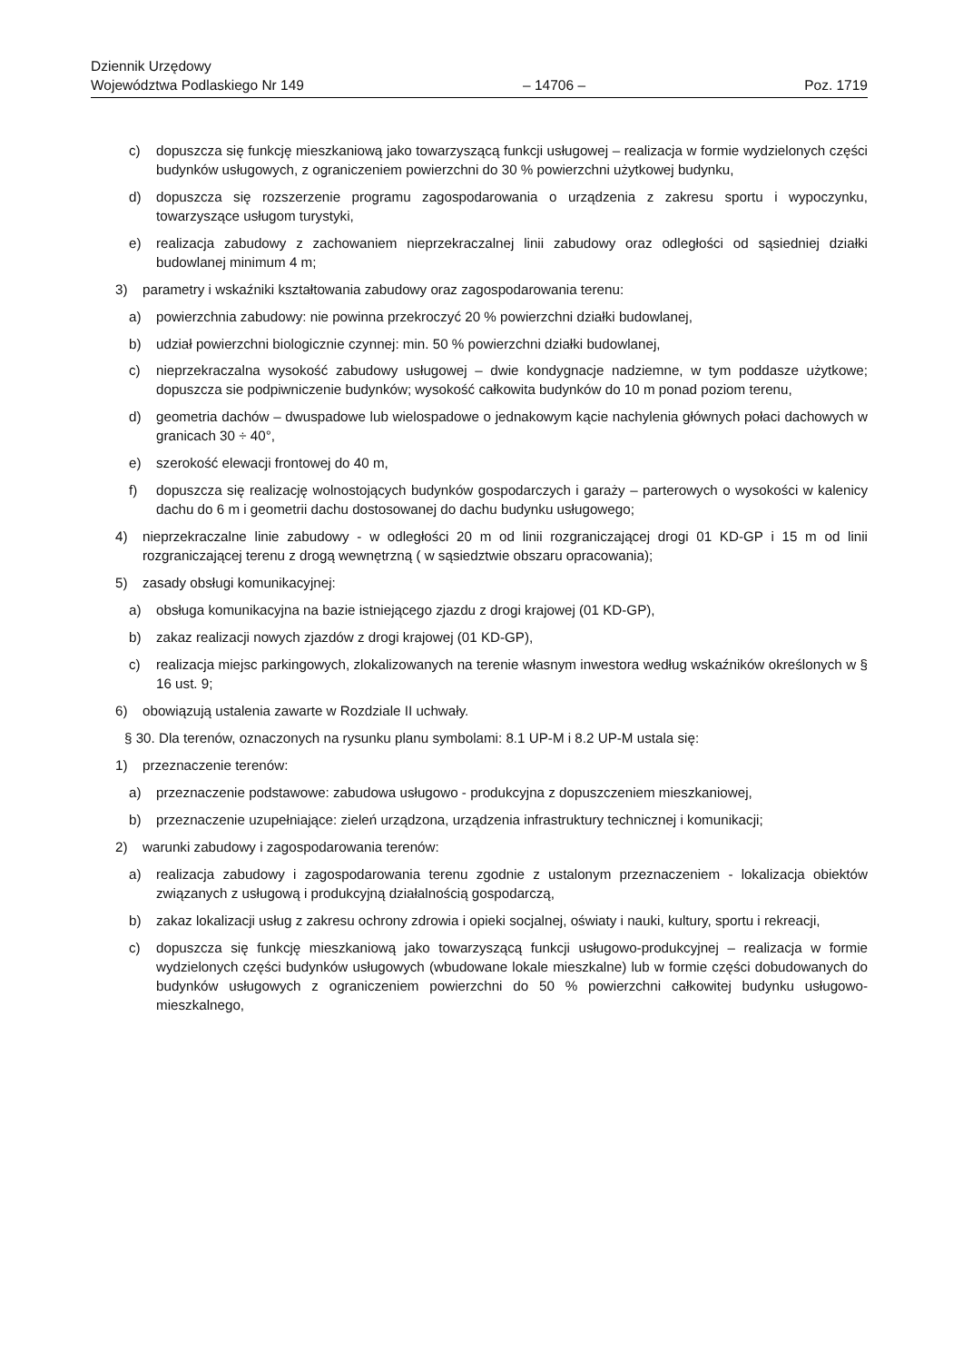Dziennik Urzędowy
Województwa Podlaskiego Nr 149
– 14706 –
Poz. 1719
c) dopuszcza się funkcję mieszkaniową jako towarzyszącą funkcji usługowej – realizacja w formie wydzielonych części budynków usługowych, z ograniczeniem powierzchni do 30 % powierzchni użytkowej budynku,
d) dopuszcza się rozszerzenie programu zagospodarowania o urządzenia z zakresu sportu i wypoczynku, towarzyszące usługom turystyki,
e) realizacja zabudowy z zachowaniem nieprzekraczalnej linii zabudowy oraz odległości od sąsiedniej działki budowlanej minimum 4 m;
3) parametry i wskaźniki kształtowania zabudowy oraz zagospodarowania terenu:
a) powierzchnia zabudowy: nie powinna przekroczyć 20 % powierzchni działki budowlanej,
b) udział powierzchni biologicznie czynnej: min. 50 % powierzchni działki budowlanej,
c) nieprzekraczalna wysokość zabudowy usługowej – dwie kondygnacje nadziemne, w tym poddasze użytkowe; dopuszcza sie podpiwniczenie budynków; wysokość całkowita budynków do 10 m ponad poziom terenu,
d) geometria dachów – dwuspadowe lub wielospadowe o jednakowym kącie nachylenia głównych połaci dachowych w granicach 30 ÷ 40°,
e) szerokość elewacji frontowej do 40 m,
f) dopuszcza się realizację wolnostojących budynków gospodarczych i garaży – parterowych o wysokości w kalenicy dachu do 6 m i geometrii dachu dostosowanej do dachu budynku usługowego;
4) nieprzekraczalne linie zabudowy - w odległości 20 m od linii rozgraniczającej drogi 01 KD-GP i 15 m od linii rozgraniczającej terenu z drogą wewnętrzną ( w sąsiedztwie obszaru opracowania);
5) zasady obsługi komunikacyjnej:
a) obsługa komunikacyjna na bazie istniejącego zjazdu z drogi krajowej (01 KD-GP),
b) zakaz realizacji nowych zjazdów z drogi krajowej (01 KD-GP),
c) realizacja miejsc parkingowych, zlokalizowanych na terenie własnym inwestora według wskaźników określonych w § 16 ust. 9;
6) obowiązują ustalenia zawarte w Rozdziale II uchwały.
§ 30. Dla terenów, oznaczonych na rysunku planu symbolami: 8.1 UP-M i 8.2 UP-M ustala się:
1) przeznaczenie terenów:
a) przeznaczenie podstawowe: zabudowa usługowo - produkcyjna z dopuszczeniem mieszkaniowej,
b) przeznaczenie uzupełniające: zieleń urządzona, urządzenia infrastruktury technicznej i komunikacji;
2) warunki zabudowy i zagospodarowania terenów:
a) realizacja zabudowy i zagospodarowania terenu zgodnie z ustalonym przeznaczeniem - lokalizacja obiektów związanych z usługową i produkcyjną działalnością gospodarczą,
b) zakaz lokalizacji usług z zakresu ochrony zdrowia i opieki socjalnej, oświaty i nauki, kultury, sportu i rekreacji,
c) dopuszcza się funkcję mieszkaniową jako towarzyszącą funkcji usługowo-produkcyjnej – realizacja w formie wydzielonych części budynków usługowych (wbudowane lokale mieszkalne) lub w formie części dobudowanych do budynków usługowych z ograniczeniem powierzchni do 50 % powierzchni całkowitej budynku usługowo-mieszkalnego,